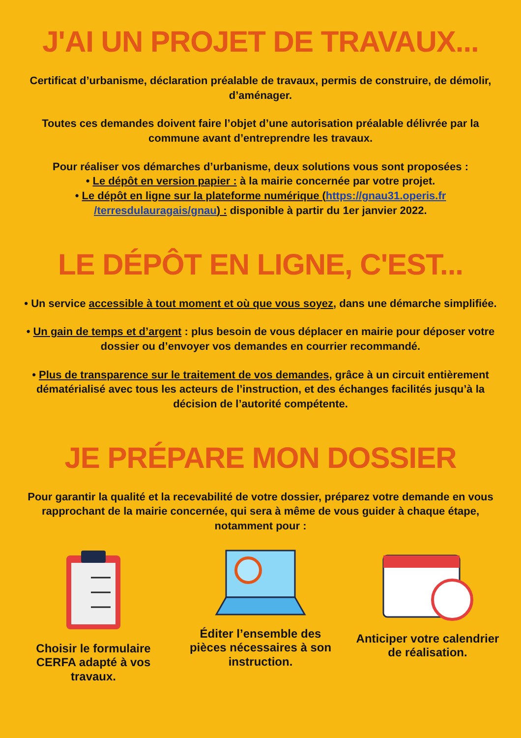J'AI UN PROJET DE TRAVAUX...
Certificat d’urbanisme, déclaration préalable de travaux, permis de construire, de démolir, d’aménager.
Toutes ces demandes doivent faire l’objet d’une autorisation préalable délivrée par la commune avant d’entreprendre les travaux.
Pour réaliser vos démarches d’urbanisme, deux solutions vous sont proposées :
• Le dépôt en version papier : à la mairie concernée par votre projet.
• Le dépôt en ligne sur la plateforme numérique (https://gnau31.operis.fr /terresdulauragais/gnau) : disponible à partir du 1er janvier 2022.
LE DÉPÔT EN LIGNE, C'EST...
• Un service accessible à tout moment et où que vous soyez, dans une démarche simplifiée.
• Un gain de temps et d’argent : plus besoin de vous déplacer en mairie pour déposer votre dossier ou d’envoyer vos demandes en courrier recommandé.
• Plus de transparence sur le traitement de vos demandes, grâce à un circuit entièrement dématérialisé avec tous les acteurs de l’instruction, et des échanges facilités jusqu’à la décision de l’autorité compétente.
JE PRÉPARE MON DOSSIER
Pour garantir la qualité et la recevabilité de votre dossier, préparez votre demande en vous rapprochant de la mairie concernée, qui sera à même de vous guider à chaque étape, notamment pour :
Choisir le formulaire CERFA adapté à vos travaux.
Éditer l’ensemble des pièces nécessaires à son instruction.
Anticiper votre calendrier de réalisation.